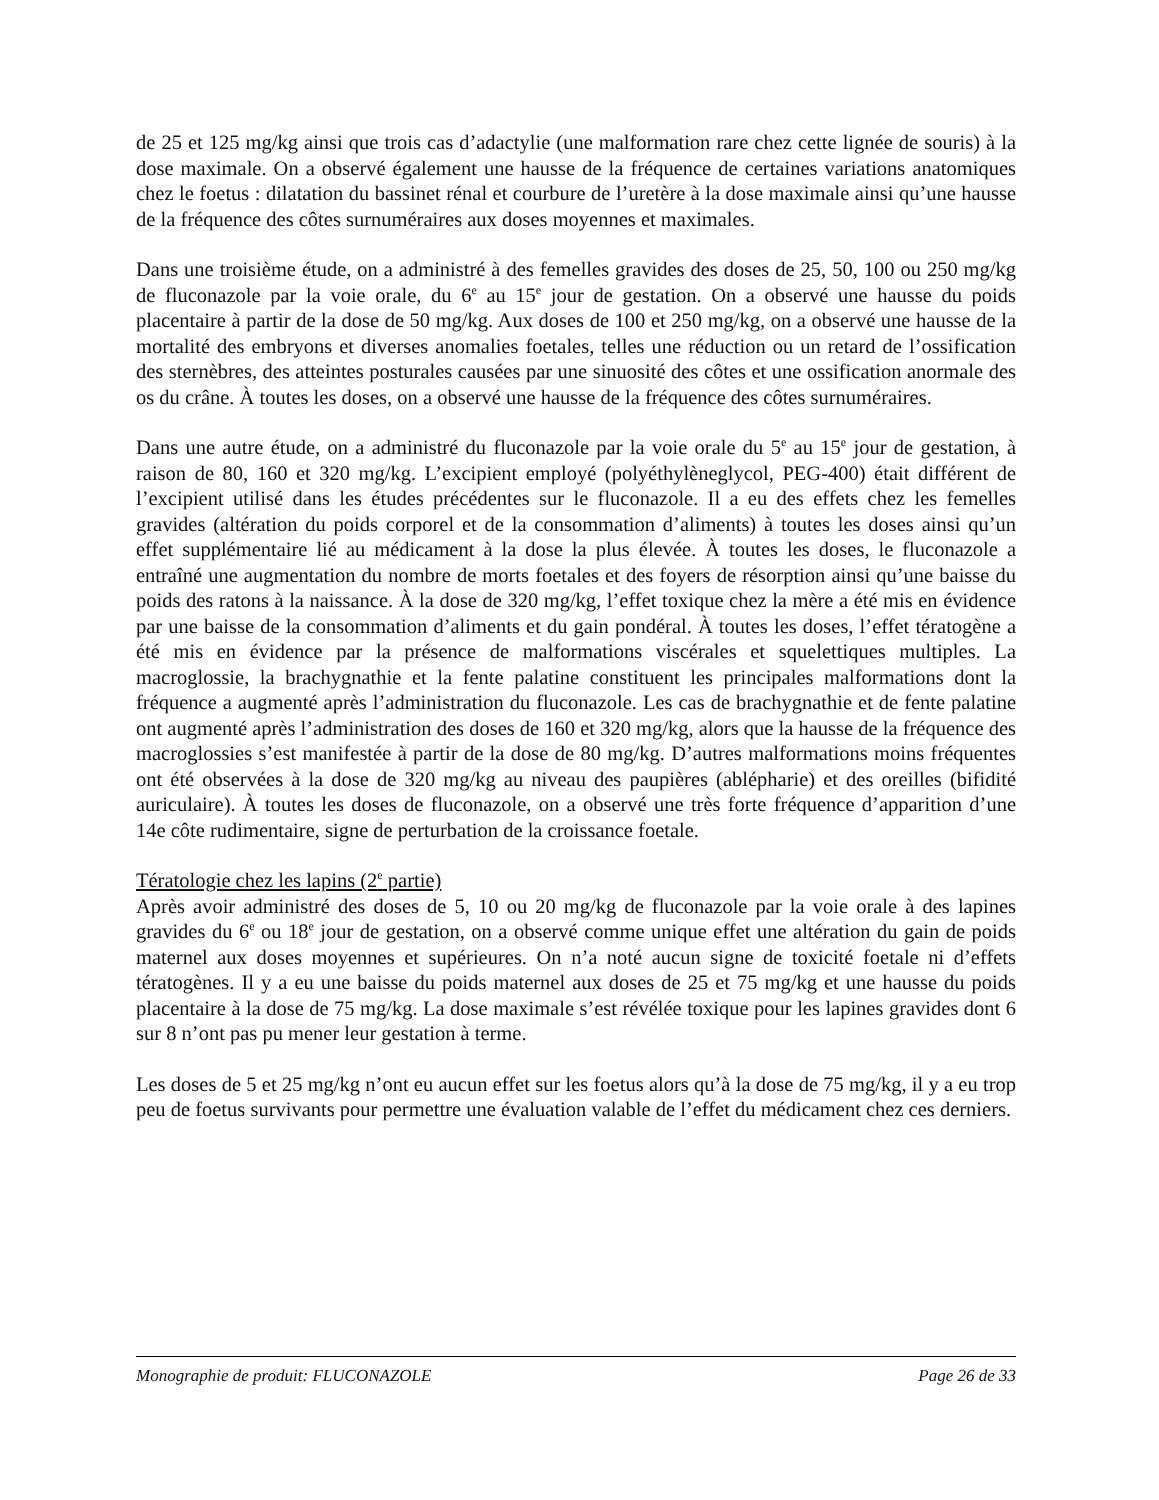de 25 et 125 mg/kg ainsi que trois cas d’adactylie (une malformation rare chez cette lignée de souris) à la dose maximale. On a observé également une hausse de la fréquence de certaines variations anatomiques chez le foetus : dilatation du bassinet rénal et courbure de l’uretère à la dose maximale ainsi qu’une hausse de la fréquence des côtes surnuméraires aux doses moyennes et maximales.
Dans une troisième étude, on a administré à des femelles gravides des doses de 25, 50, 100 ou 250 mg/kg de fluconazole par la voie orale, du 6<sup>e</sup> au 15<sup>e</sup> jour de gestation. On a observé une hausse du poids placentaire à partir de la dose de 50 mg/kg. Aux doses de 100 et 250 mg/kg, on a observé une hausse de la mortalité des embryons et diverses anomalies foetales, telles une réduction ou un retard de l’ossification des sternèbres, des atteintes posturales causées par une sinuosité des côtes et une ossification anormale des os du crâne. À toutes les doses, on a observé une hausse de la fréquence des côtes surnuméraires.
Dans une autre étude, on a administré du fluconazole par la voie orale du 5<sup>e</sup> au 15<sup>e</sup> jour de gestation, à raison de 80, 160 et 320 mg/kg. L’excipient employé (polyéthylèneglycol, PEG-400) était différent de l’excipient utilisé dans les études précédentes sur le fluconazole. Il a eu des effets chez les femelles gravides (altération du poids corporel et de la consommation d’aliments) à toutes les doses ainsi qu’un effet supplémentaire lié au médicament à la dose la plus élevée. À toutes les doses, le fluconazole a entraîné une augmentation du nombre de morts foetales et des foyers de résorption ainsi qu’une baisse du poids des ratons à la naissance. À la dose de 320 mg/kg, l’effet toxique chez la mère a été mis en évidence par une baisse de la consommation d’aliments et du gain pondéral. À toutes les doses, l’effet tératogène a été mis en évidence par la présence de malformations viscérales et squelettiques multiples. La macroglossie, la brachygnathie et la fente palatine constituent les principales malformations dont la fréquence a augmenté après l’administration du fluconazole. Les cas de brachygnathie et de fente palatine ont augmenté après l’administration des doses de 160 et 320 mg/kg, alors que la hausse de la fréquence des macroglossies s’est manifestée à partir de la dose de 80 mg/kg. D’autres malformations moins fréquentes ont été observées à la dose de 320 mg/kg au niveau des paupières (ablépharie) et des oreilles (bifidité auriculaire). À toutes les doses de fluconazole, on a observé une très forte fréquence d’apparition d’une 14e côte rudimentaire, signe de perturbation de la croissance foetale.
Tératologie chez les lapins (2<sup>e</sup> partie)
Après avoir administré des doses de 5, 10 ou 20 mg/kg de fluconazole par la voie orale à des lapines gravides du 6<sup>e</sup> ou 18<sup>e</sup> jour de gestation, on a observé comme unique effet une altération du gain de poids maternel aux doses moyennes et supérieures. On n’a noté aucun signe de toxicité foetale ni d’effets tératogènes. Il y a eu une baisse du poids maternel aux doses de 25 et 75 mg/kg et une hausse du poids placentaire à la dose de 75 mg/kg. La dose maximale s’est révélée toxique pour les lapines gravides dont 6 sur 8 n’ont pas pu mener leur gestation à terme.
Les doses de 5 et 25 mg/kg n’ont eu aucun effet sur les foetus alors qu’à la dose de 75 mg/kg, il y a eu trop peu de foetus survivants pour permettre une évaluation valable de l’effet du médicament chez ces derniers.
Monographie de produit: FLUCONAZOLE Page 26 de 33